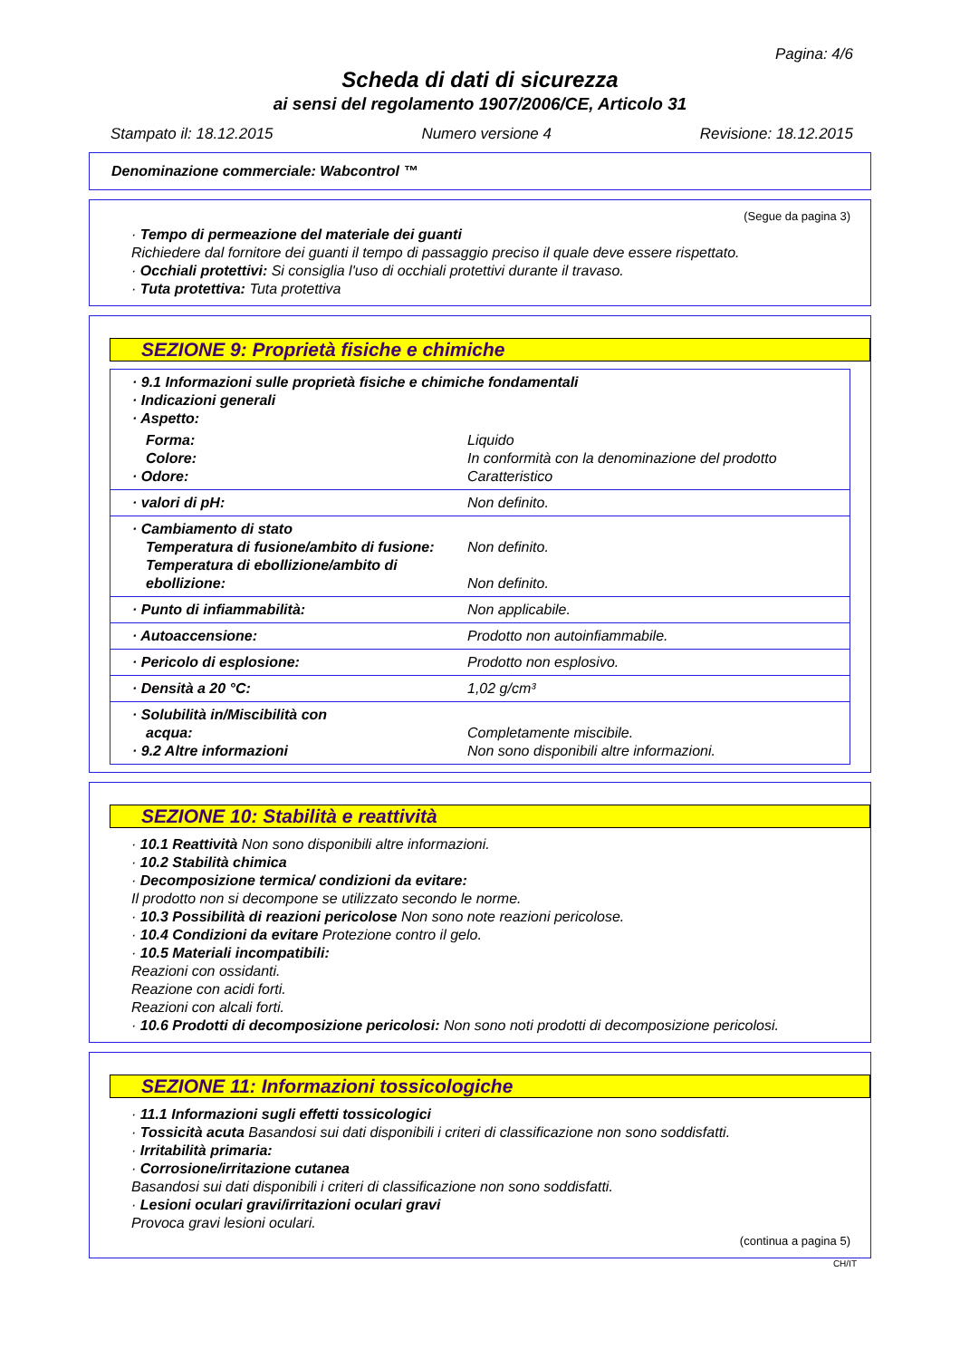Pagina: 4/6
Scheda di dati di sicurezza
ai sensi del regolamento 1907/2006/CE, Articolo 31
Stampato il: 18.12.2015 Numero versione 4 Revisione: 18.12.2015
Denominazione commerciale: Wabcontrol ™
(Segue da pagina 3)
· Tempo di permeazione del materiale dei guanti
Richiedere dal fornitore dei guanti il tempo di passaggio preciso il quale deve essere rispettato.
· Occhiali protettivi: Si consiglia l'uso di occhiali protettivi durante il travaso.
· Tuta protettiva: Tuta protettiva
SEZIONE 9: Proprietà fisiche e chimiche
| · 9.1 Informazioni sulle proprietà fisiche e chimiche fondamentali · Indicazioni generali · Aspetto: | |
| Forma: Colore: · Odore: | Liquido In conformità con la denominazione del prodotto Caratteristico |
| · valori di pH: | Non definito. |
| · Cambiamento di stato Temperatura di fusione/ambito di fusione: Temperatura di ebollizione/ambito di ebollizione: | Non definito. Non definito. |
| · Punto di infiammabilità: | Non applicabile. |
| · Autoaccensione: | Prodotto non autoinfiammabile. |
| · Pericolo di esplosione: | Prodotto non esplosivo. |
| · Densità a 20 °C: | 1,02 g/cm³ |
| · Solubilità in/Miscibilità con acqua: · 9.2 Altre informazioni | Completamente miscibile. Non sono disponibili altre informazioni. |
SEZIONE 10: Stabilità e reattività
· 10.1 Reattività Non sono disponibili altre informazioni.
· 10.2 Stabilità chimica
· Decomposizione termica/ condizioni da evitare:
Il prodotto non si decompone se utilizzato secondo le norme.
· 10.3 Possibilità di reazioni pericolose Non sono note reazioni pericolose.
· 10.4 Condizioni da evitare Protezione contro il gelo.
· 10.5 Materiali incompatibili:
Reazioni con ossidanti.
Reazione con acidi forti.
Reazioni con alcali forti.
· 10.6 Prodotti di decomposizione pericolosi: Non sono noti prodotti di decomposizione pericolosi.
SEZIONE 11: Informazioni tossicologiche
· 11.1 Informazioni sugli effetti tossicologici
· Tossicità acuta Basandosi sui dati disponibili i criteri di classificazione non sono soddisfatti.
· Irritabilità primaria:
· Corrosione/irritazione cutanea
Basandosi sui dati disponibili i criteri di classificazione non sono soddisfatti.
· Lesioni oculari gravi/irritazioni oculari gravi
Provoca gravi lesioni oculari.
(continua a pagina 5)
CH/IT